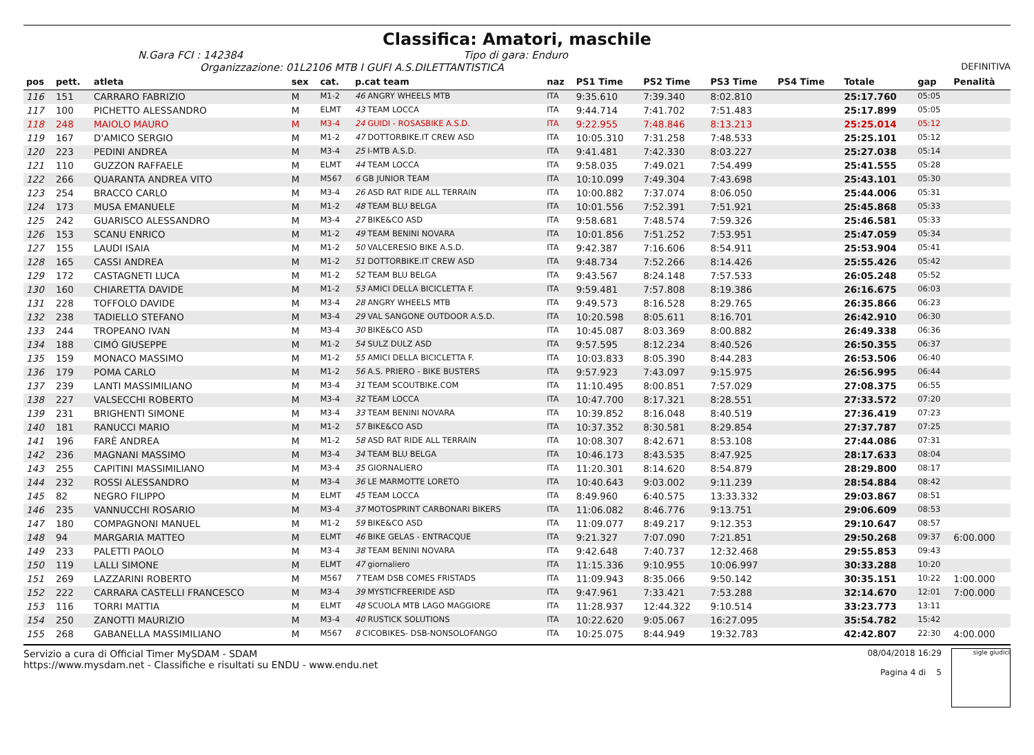Classifica: Amatori, maschile
N.Gara FCI : 142384 Tipo di gara: Enduro
Organizzazione: 01L2106 MTB I GUFI A.S.DILETTANTISTICA DEFINITIVA
| pos | pett. | atleta | sex | cat. | p.cat team | naz | PS1 Time | PS2 Time | PS3 Time | PS4 Time | Totale | gap | Penalità |
| --- | --- | --- | --- | --- | --- | --- | --- | --- | --- | --- | --- | --- | --- |
| 116 | 151 | CARRARO FABRIZIO | M | M1-2 | 46 ANGRY WHEELS MTB | ITA | 9:35.610 | 7:39.340 | 8:02.810 | | 25:17.760 | 05:05 | |
| 117 | 100 | PICHETTO ALESSANDRO | M | ELMT | 43 TEAM LOCCA | ITA | 9:44.714 | 7:41.702 | 7:51.483 | | 25:17.899 | 05:05 | |
| 118 | 248 | MAIOLO MAURO | M | M3-4 | 24 GUIDI - ROSASBIKE A.S.D. | ITA | 9:22.955 | 7:48.846 | 8:13.213 | | 25:25.014 | 05:12 | |
| 119 | 167 | D'AMICO SERGIO | M | M1-2 | 47 DOTTORBIKE.IT CREW ASD | ITA | 10:05.310 | 7:31.258 | 7:48.533 | | 25:25.101 | 05:12 | |
| 120 | 223 | PEDINI ANDREA | M | M3-4 | 25 I-MTB A.S.D. | ITA | 9:41.481 | 7:42.330 | 8:03.227 | | 25:27.038 | 05:14 | |
| 121 | 110 | GUZZON RAFFAELE | M | ELMT | 44 TEAM LOCCA | ITA | 9:58.035 | 7:49.021 | 7:54.499 | | 25:41.555 | 05:28 | |
| 122 | 266 | QUARANTA ANDREA VITO | M | M567 | 6 GB JUNIOR TEAM | ITA | 10:10.099 | 7:49.304 | 7:43.698 | | 25:43.101 | 05:30 | |
| 123 | 254 | BRACCO CARLO | M | M3-4 | 26 ASD RAT RIDE ALL TERRAIN | ITA | 10:00.882 | 7:37.074 | 8:06.050 | | 25:44.006 | 05:31 | |
| 124 | 173 | MUSA EMANUELE | M | M1-2 | 48 TEAM BLU BELGA | ITA | 10:01.556 | 7:52.391 | 7:51.921 | | 25:45.868 | 05:33 | |
| 125 | 242 | GUARISCO ALESSANDRO | M | M3-4 | 27 BIKE&CO ASD | ITA | 9:58.681 | 7:48.574 | 7:59.326 | | 25:46.581 | 05:33 | |
| 126 | 153 | SCANU ENRICO | M | M1-2 | 49 TEAM BENINI NOVARA | ITA | 10:01.856 | 7:51.252 | 7:53.951 | | 25:47.059 | 05:34 | |
| 127 | 155 | LAUDI ISAIA | M | M1-2 | 50 VALCERESIO BIKE A.S.D. | ITA | 9:42.387 | 7:16.606 | 8:54.911 | | 25:53.904 | 05:41 | |
| 128 | 165 | CASSI ANDREA | M | M1-2 | 51 DOTTORBIKE.IT CREW ASD | ITA | 9:48.734 | 7:52.266 | 8:14.426 | | 25:55.426 | 05:42 | |
| 129 | 172 | CASTAGNETI LUCA | M | M1-2 | 52 TEAM BLU BELGA | ITA | 9:43.567 | 8:24.148 | 7:57.533 | | 26:05.248 | 05:52 | |
| 130 | 160 | CHIARETTA DAVIDE | M | M1-2 | 53 AMICI DELLA BICICLETTA F. | ITA | 9:59.481 | 7:57.808 | 8:19.386 | | 26:16.675 | 06:03 | |
| 131 | 228 | TOFFOLO DAVIDE | M | M3-4 | 28 ANGRY WHEELS MTB | ITA | 9:49.573 | 8:16.528 | 8:29.765 | | 26:35.866 | 06:23 | |
| 132 | 238 | TADIELLO STEFANO | M | M3-4 | 29 VAL SANGONE OUTDOOR A.S.D. | ITA | 10:20.598 | 8:05.611 | 8:16.701 | | 26:42.910 | 06:30 | |
| 133 | 244 | TROPEANO IVAN | M | M3-4 | 30 BIKE&CO ASD | ITA | 10:45.087 | 8:03.369 | 8:00.882 | | 26:49.338 | 06:36 | |
| 134 | 188 | CIMÓ GIUSEPPE | M | M1-2 | 54 SULZ DULZ ASD | ITA | 9:57.595 | 8:12.234 | 8:40.526 | | 26:50.355 | 06:37 | |
| 135 | 159 | MONACO MASSIMO | M | M1-2 | 55 AMICI DELLA BICICLETTA F. | ITA | 10:03.833 | 8:05.390 | 8:44.283 | | 26:53.506 | 06:40 | |
| 136 | 179 | POMA CARLO | M | M1-2 | 56 A.S. PRIERO - BIKE BUSTERS | ITA | 9:57.923 | 7:43.097 | 9:15.975 | | 26:56.995 | 06:44 | |
| 137 | 239 | LANTI MASSIMILIANO | M | M3-4 | 31 TEAM SCOUTBIKE.COM | ITA | 11:10.495 | 8:00.851 | 7:57.029 | | 27:08.375 | 06:55 | |
| 138 | 227 | VALSECCHI ROBERTO | M | M3-4 | 32 TEAM LOCCA | ITA | 10:47.700 | 8:17.321 | 8:28.551 | | 27:33.572 | 07:20 | |
| 139 | 231 | BRIGHENTI SIMONE | M | M3-4 | 33 TEAM BENINI NOVARA | ITA | 10:39.852 | 8:16.048 | 8:40.519 | | 27:36.419 | 07:23 | |
| 140 | 181 | RANUCCI MARIO | M | M1-2 | 57 BIKE&CO ASD | ITA | 10:37.352 | 8:30.581 | 8:29.854 | | 27:37.787 | 07:25 | |
| 141 | 196 | FARÈ ANDREA | M | M1-2 | 58 ASD RAT RIDE ALL TERRAIN | ITA | 10:08.307 | 8:42.671 | 8:53.108 | | 27:44.086 | 07:31 | |
| 142 | 236 | MAGNANI MASSIMO | M | M3-4 | 34 TEAM BLU BELGA | ITA | 10:46.173 | 8:43.535 | 8:47.925 | | 28:17.633 | 08:04 | |
| 143 | 255 | CAPITINI MASSIMILIANO | M | M3-4 | 35 GIORNALIERO | ITA | 11:20.301 | 8:14.620 | 8:54.879 | | 28:29.800 | 08:17 | |
| 144 | 232 | ROSSI ALESSANDRO | M | M3-4 | 36 LE MARMOTTE LORETO | ITA | 10:40.643 | 9:03.002 | 9:11.239 | | 28:54.884 | 08:42 | |
| 145 | 82 | NEGRO FILIPPO | M | ELMT | 45 TEAM LOCCA | ITA | 8:49.960 | 6:40.575 | 13:33.332 | | 29:03.867 | 08:51 | |
| 146 | 235 | VANNUCCHI ROSARIO | M | M3-4 | 37 MOTOSPRINT CARBONARI BIKERS | ITA | 11:06.082 | 8:46.776 | 9:13.751 | | 29:06.609 | 08:53 | |
| 147 | 180 | COMPAGNONI MANUEL | M | M1-2 | 59 BIKE&CO ASD | ITA | 11:09.077 | 8:49.217 | 9:12.353 | | 29:10.647 | 08:57 | |
| 148 | 94 | MARGARIA MATTEO | M | ELMT | 46 BIKE GELAS - ENTRACQUE | ITA | 9:21.327 | 7:07.090 | 7:21.851 | | 29:50.268 | 09:37 | 6:00.000 |
| 149 | 233 | PALETTI PAOLO | M | M3-4 | 38 TEAM BENINI NOVARA | ITA | 9:42.648 | 7:40.737 | 12:32.468 | | 29:55.853 | 09:43 | |
| 150 | 119 | LALLI SIMONE | M | ELMT | 47 giornaliero | ITA | 11:15.336 | 9:10.955 | 10:06.997 | | 30:33.288 | 10:20 | |
| 151 | 269 | LAZZARINI ROBERTO | M | M567 | 7 TEAM DSB COMES FRISTADS | ITA | 11:09.943 | 8:35.066 | 9:50.142 | | 30:35.151 | 10:22 | 1:00.000 |
| 152 | 222 | CARRARA CASTELLI FRANCESCO | M | M3-4 | 39 MYSTICFREERIDE ASD | ITA | 9:47.961 | 7:33.421 | 7:53.288 | | 32:14.670 | 12:01 | 7:00.000 |
| 153 | 116 | TORRI MATTIA | M | ELMT | 48 SCUOLA MTB LAGO MAGGIORE | ITA | 11:28.937 | 12:44.322 | 9:10.514 | | 33:23.773 | 13:11 | |
| 154 | 250 | ZANOTTI MAURIZIO | M | M3-4 | 40 RUSTICK SOLUTIONS | ITA | 10:22.620 | 9:05.067 | 16:27.095 | | 35:54.782 | 15:42 | |
| 155 | 268 | GABANELLA MASSIMILIANO | M | M567 | 8 CICOBIKES- DSB-NONSOLOFANGO | ITA | 10:25.075 | 8:44.949 | 19:32.783 | | 42:42.807 | 22:30 | 4:00.000 |
Servizio a cura di Official Timer MySDAM - SDAM
https://www.mysdam.net - Classifiche e risultati su ENDU - www.endu.net
08/04/2018 16:29
Pagina 4 di 5
sigle giudici